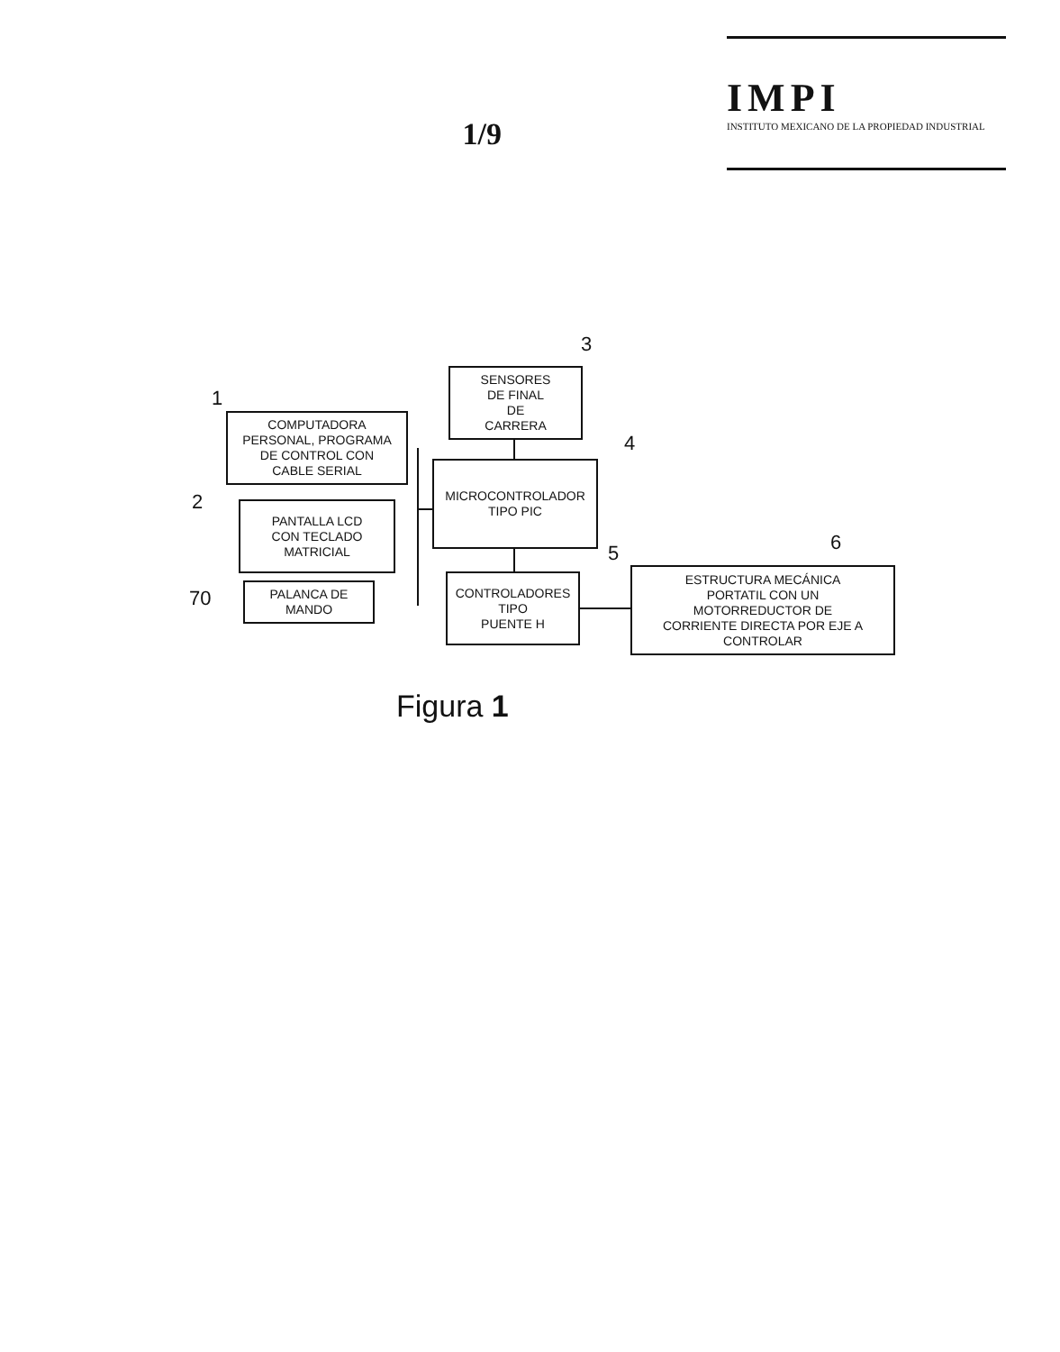1/9
IMPI
INSTITUTO MEXICANO DE LA PROPIEDAD INDUSTRIAL
3
SENSORES
DE FINAL
DE
CARRERA
1
COMPUTADORA
PERSONAL, PROGRAMA
DE CONTROL CON
CABLE SERIAL
4
MICROCONTROLADOR
TIPO PIC
2
PANTALLA LCD
CON TECLADO
MATRICIAL
5 6
CONTROLADORES
TIPO
PUENTE H
ESTRUCTURA MECÁNICA
PORTATIL CON UN
MOTORREDUCTOR DE
CORRIENTE DIRECTA POR EJE A
CONTROLAR
70
PALANCA DE
MANDO
Figura 1